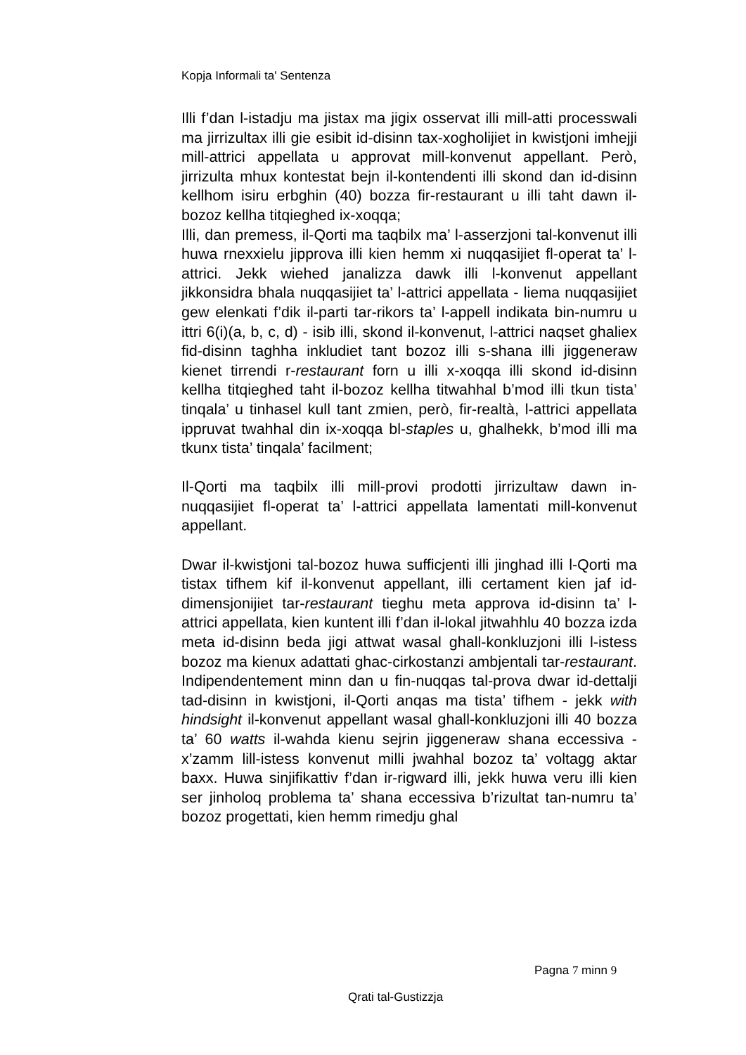Kopja Informali ta' Sentenza
Illi f’dan l-istadju ma jistax ma jigix osservat illi mill-atti processwali ma jirrizultax illi gie esibit id-disinn tax-xogholijiet in kwistjoni imhejji mill-attrici appellata u approvat mill-konvenut appellant. Però, jirrizulta mhux kontestat bejn il-kontendenti illi skond dan id-disinn kellhom isiru erbghin (40) bozza fir-restaurant u illi taht dawn il-bozoz kellha titqieghed ix-xoqqa;
Illi, dan premess, il-Qorti ma taqbilx ma’ l-asserzjoni tal-konvenut illi huwa rnexxielu jipprova illi kien hemm xi nuqqasijiet fl-operat ta’ l-attrici. Jekk wiehed janalizza dawk illi l-konvenut appellant jikkonsidra bhala nuqqasijiet ta’ l-attrici appellata - liema nuqqasijiet gew elenkati f’dik il-parti tar-rikors ta’ l-appell indikata bin-numru u ittri 6(i)(a, b, c, d) - isib illi, skond il-konvenut, l-attrici naqset ghaliex fid-disinn taghha inkludiet tant bozoz illi s-shana illi jiggeneraw kienet tirrendi r-restaurant forn u illi x-xoqqa illi skond id-disinn kellha titqieghed taht il-bozoz kellha titwahhal b’mod illi tkun tista’ tinqala’ u tinhasel kull tant zmien, però, fir-realtà, l-attrici appellata ippruvat twahhal din ix-xoqqa bl-staples u, ghalhekk, b’mod illi ma tkunx tista’ tinqala’ facilment;
Il-Qorti ma taqbilx illi mill-provi prodotti jirrizultaw dawn in-nuqqasijiet fl-operat ta’ l-attrici appellata lamentati mill-konvenut appellant.
Dwar il-kwistjoni tal-bozoz huwa sufficjenti illi jinghad illi l-Qorti ma tistax tifhem kif il-konvenut appellant, illi certament kien jaf id-dimensjonijiet tar-restaurant tieghu meta approva id-disinn ta’ l-attrici appellata, kien kuntent illi f’dan il-lokal jitwahhlu 40 bozza izda meta id-disinn beda jigi attwat wasal ghall-konkluzjoni illi l-istess bozoz ma kienux adattati ghac-cirkostanzi ambjentali tar-restaurant. Indipendentement minn dan u fin-nuqqas tal-prova dwar id-dettalji tad-disinn in kwistjoni, il-Qorti anqas ma tista’ tifhem - jekk with hindsight il-konvenut appellant wasal ghall-konkluzjoni illi 40 bozza ta’ 60 watts il-wahda kienu sejrin jiggeneraw shana eccessiva - x’zamm lill-istess konvenut milli jwahhal bozoz ta’ voltagg aktar baxx. Huwa sinjifikattiv f’dan ir-rigward illi, jekk huwa veru illi kien ser jinholoq problema ta’ shana eccessiva b’rizultat tan-numru ta’ bozoz progettati, kien hemm rimedju ghal
Pagna 7 minn 9
Qrati tal-Gustizzja